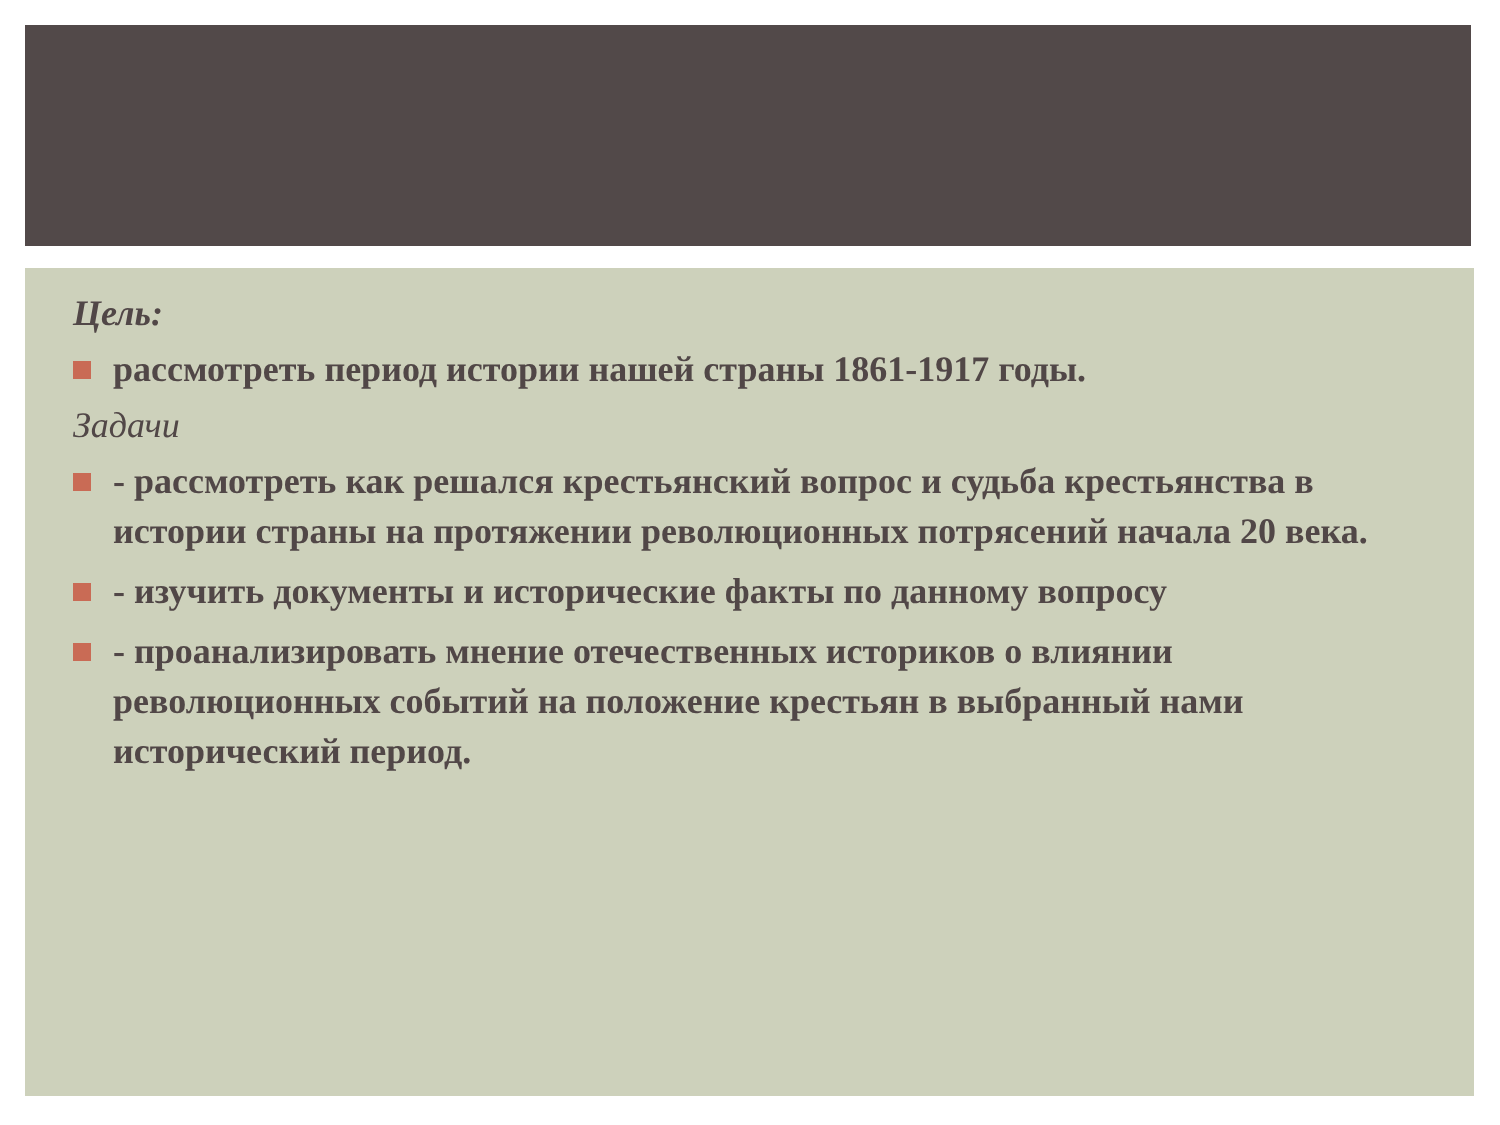Цель:
рассмотреть период истории нашей страны 1861-1917 годы.
Задачи
- рассмотреть как решался крестьянский вопрос и судьба крестьянства в истории страны на протяжении революционных потрясений начала 20 века.
- изучить документы и исторические факты по данному вопросу
- проанализировать мнение отечественных историков о влиянии революционных событий на положение крестьян в выбранный нами исторический период.